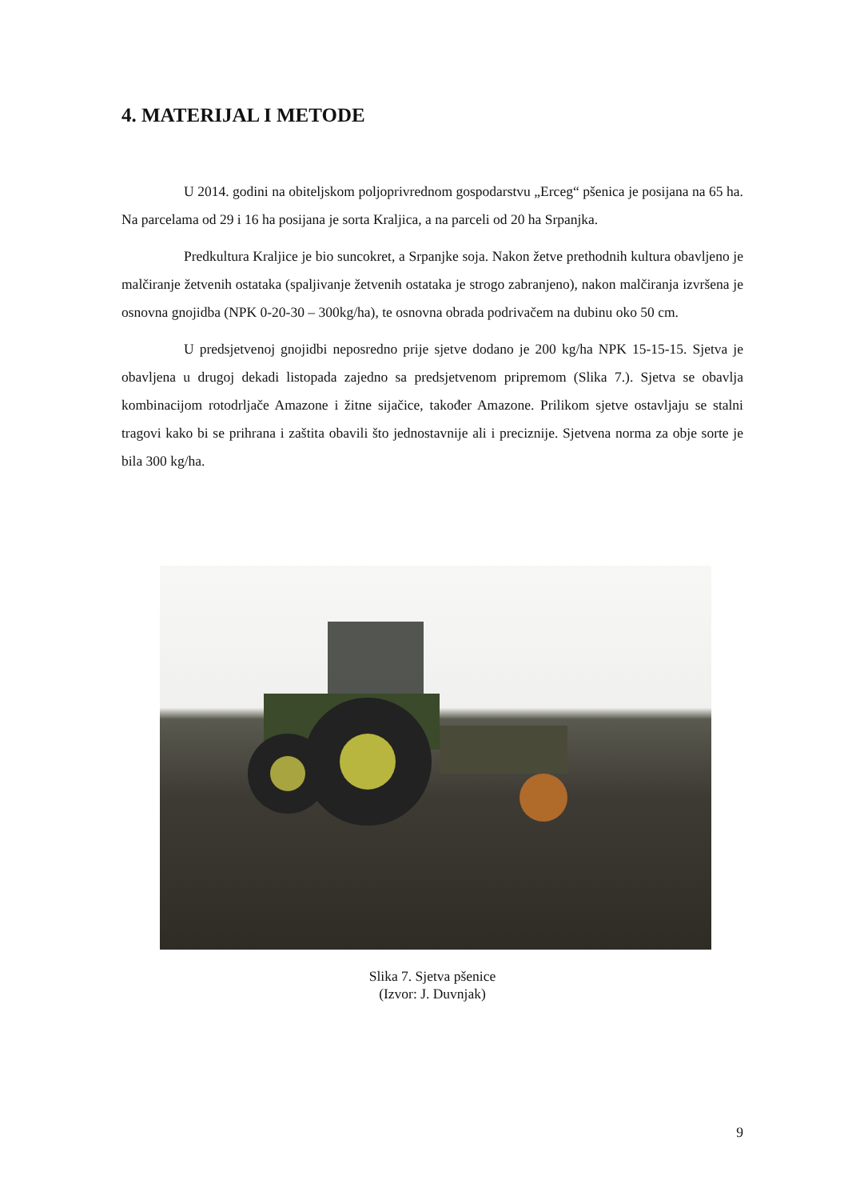4. MATERIJAL I METODE
U 2014. godini na obiteljskom poljoprivrednom gospodarstvu „Erceg“ pšenica je posijana na 65 ha. Na parcelama od 29 i 16 ha posijana je sorta Kraljica, a na parceli od 20 ha Srpanjka.
Predkultura Kraljice je bio suncokret, a Srpanjke soja. Nakon žetve prethodnih kultura obavljeno je malčiranje žetvenih ostataka (spaljivanje žetvenih ostataka je strogo zabranjeno), nakon malčiranja izvršena je osnovna gnojidba (NPK 0-20-30 – 300kg/ha), te osnovna obrada podrivačem na dubinu oko 50 cm.
U predsjetvenoj gnojidbi neposredno prije sjetve dodano je 200 kg/ha NPK 15-15-15. Sjetva je obavljena u drugoj dekadi listopada zajedno sa predsjetvenom pripremom (Slika 7.). Sjetva se obavlja kombinacijom rotodrljače Amazone i žitne sijačice, također Amazone. Prilikom sjetve ostavljaju se stalni tragovi kako bi se prihrana i zaštita obavili što jednostavnije ali i preciznije. Sjetvena norma za obje sorte je bila 300 kg/ha.
Slika 7. Sjetva pšenice
(Izvor: J. Duvnjak)
9